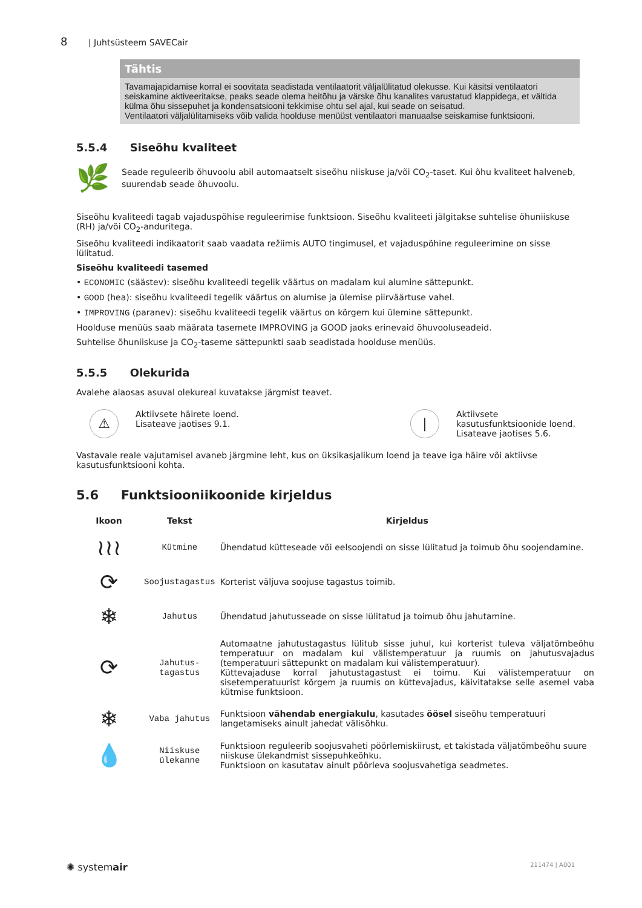8 | Juhtsüsteem SAVECair
Tähtis
Tavamajapidamise korral ei soovitata seadistada ventilaatorit väljalülitatud olekusse. Kui käsitsi ventilaatori seiskamine aktiveeritakse, peaks seade olema heitõhu ja värske õhu kanalites varustatud klappidega, et vältida külma õhu sissepuhet ja kondensatsiooni tekkimise ohtu sel ajal, kui seade on seisatud.
Ventilaatori väljalülitamiseks võib valida hoolduse menüüst ventilaatori manuaalse seiskamise funktsiooni.
5.5.4 Siseõhu kvaliteet
🌿
Seade reguleerib õhuvoolu abil automaatselt siseõhu niiskuse ja/või CO<sub>2</sub>-taset. Kui õhu kvaliteet halveneb, suurendab seade õhuvoolu.
Siseõhu kvaliteedi tagab vajaduspõhise reguleerimise funktsioon. Siseõhu kvaliteeti jälgitakse suhtelise õhuniiskuse (RH) ja/või CO<sub>2</sub>-anduritega.
Siseõhu kvaliteedi indikaatorit saab vaadata režiimis AUTO tingimusel, et vajaduspõhine reguleerimine on sisse lülitatud.
Siseõhu kvaliteedi tasemed
• ECONOMIC (säästev): siseõhu kvaliteedi tegelik väärtus on madalam kui alumine sättepunkt.
• GOOD (hea): siseõhu kvaliteedi tegelik väärtus on alumise ja ülemise piirväärtuse vahel.
• IMPROVING (paranev): siseõhu kvaliteedi tegelik väärtus on kõrgem kui ülemine sättepunkt.
Hoolduse menüüs saab määrata tasemete IMPROVING ja GOOD jaoks erinevaid õhuvooluseadeid.
Suhtelise õhuniiskuse ja CO<sub>2</sub>-taseme sättepunkti saab seadistada hoolduse menüüs.
5.5.5 Olekurida
Avalehe alaosas asuval olekureal kuvatakse järgmist teavet.
⚠ Aktiivsete häirete loend.
Lisateave jaotises 9.1.
| Aktiivsete
kasutusfunktsioonide loend.
Lisateave jaotises 5.6.
Vastavale reale vajutamisel avaneb järgmine leht, kus on üksikasjalikum loend ja teave iga häire või aktiivse kasutusfunktsiooni kohta.
5.6 Funktsiooniikoonide kirjeldus
| Ikoon | Tekst | Kirjeldus |
| --- | --- | --- |
| ≀≀≀ | Kütmine | Ühendatud kütteseade või eelsoojendi on sisse lülitatud ja toimub õhu soojendamine. |
| ⟳ | Soojustagastus | Korterist väljuva soojuse tagastus toimib. |
| ❄ | Jahutus | Ühendatud jahutusseade on sisse lülitatud ja toimub õhu jahutamine. |
| ⟳ | Jahutus- tagastus | Automaatne jahutustagastus lülitub sisse juhul, kui korterist tuleva väljatõmbeõhu temperatuur on madalam kui välistemperatuur ja ruumis on jahutusvajadus (temperatuuri sättepunkt on madalam kui välistemperatuur). Küttevajaduse korral jahutustagastust ei toimu. Kui välistemperatuur on sisetemperatuurist kõrgem ja ruumis on küttevajadus, käivitatakse selle asemel vaba kütmise funktsioon. |
| ❄ | Vaba jahutus | Funktsioon vähendab energiakulu , kasutades öösel siseõhu temperatuuri langetamiseks ainult jahedat välisõhku. |
| 💧 | Niiskuse ülekanne | Funktsioon reguleerib soojusvaheti pöörlemiskiirust, et takistada väljatõmbeõhu suure niiskuse ülekandmist sissepuhkeõhku. Funktsioon on kasutatav ainult pöörleva soojusvahetiga seadmetes. |
✺ systemair 211474 | A001